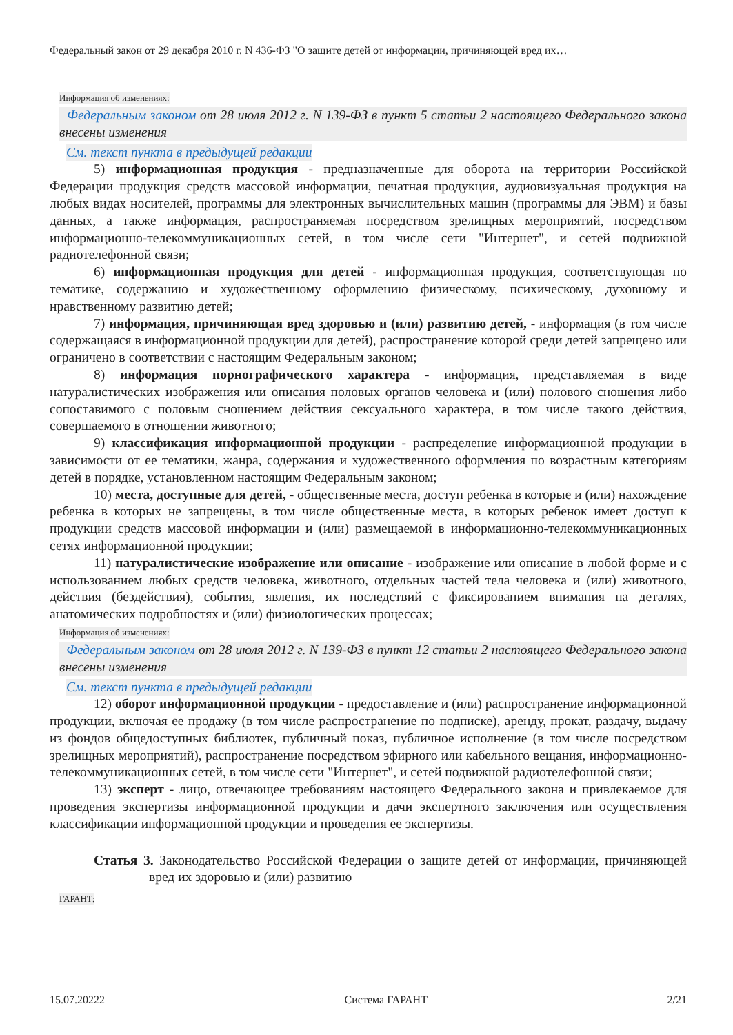Федеральный закон от 29 декабря 2010 г. N 436-ФЗ "О защите детей от информации, причиняющей вред их…
Информация об изменениях:
Федеральным законом от 28 июля 2012 г. N 139-ФЗ в пункт 5 статьи 2 настоящего Федерального закона внесены изменения
См. текст пункта в предыдущей редакции
5) информационная продукция - предназначенные для оборота на территории Российской Федерации продукция средств массовой информации, печатная продукция, аудиовизуальная продукция на любых видах носителей, программы для электронных вычислительных машин (программы для ЭВМ) и базы данных, а также информация, распространяемая посредством зрелищных мероприятий, посредством информационно-телекоммуникационных сетей, в том числе сети "Интернет", и сетей подвижной радиотелефонной связи;
6) информационная продукция для детей - информационная продукция, соответствующая по тематике, содержанию и художественному оформлению физическому, психическому, духовному и нравственному развитию детей;
7) информация, причиняющая вред здоровью и (или) развитию детей, - информация (в том числе содержащаяся в информационной продукции для детей), распространение которой среди детей запрещено или ограничено в соответствии с настоящим Федеральным законом;
8) информация порнографического характера - информация, представляемая в виде натуралистических изображения или описания половых органов человека и (или) полового сношения либо сопоставимого с половым сношением действия сексуального характера, в том числе такого действия, совершаемого в отношении животного;
9) классификация информационной продукции - распределение информационной продукции в зависимости от ее тематики, жанра, содержания и художественного оформления по возрастным категориям детей в порядке, установленном настоящим Федеральным законом;
10) места, доступные для детей, - общественные места, доступ ребенка в которые и (или) нахождение ребенка в которых не запрещены, в том числе общественные места, в которых ребенок имеет доступ к продукции средств массовой информации и (или) размещаемой в информационно-телекоммуникационных сетях информационной продукции;
11) натуралистические изображение или описание - изображение или описание в любой форме и с использованием любых средств человека, животного, отдельных частей тела человека и (или) животного, действия (бездействия), события, явления, их последствий с фиксированием внимания на деталях, анатомических подробностях и (или) физиологических процессах;
Информация об изменениях:
Федеральным законом от 28 июля 2012 г. N 139-ФЗ в пункт 12 статьи 2 настоящего Федерального закона внесены изменения
См. текст пункта в предыдущей редакции
12) оборот информационной продукции - предоставление и (или) распространение информационной продукции, включая ее продажу (в том числе распространение по подписке), аренду, прокат, раздачу, выдачу из фондов общедоступных библиотек, публичный показ, публичное исполнение (в том числе посредством зрелищных мероприятий), распространение посредством эфирного или кабельного вещания, информационно-телекоммуникационных сетей, в том числе сети "Интернет", и сетей подвижной радиотелефонной связи;
13) эксперт - лицо, отвечающее требованиям настоящего Федерального закона и привлекаемое для проведения экспертизы информационной продукции и дачи экспертного заключения или осуществления классификации информационной продукции и проведения ее экспертизы.
Статья 3. Законодательство Российской Федерации о защите детей от информации, причиняющей вред их здоровью и (или) развитию
ГАРАНТ:
15.07.20222 Система ГАРАНТ 2/21